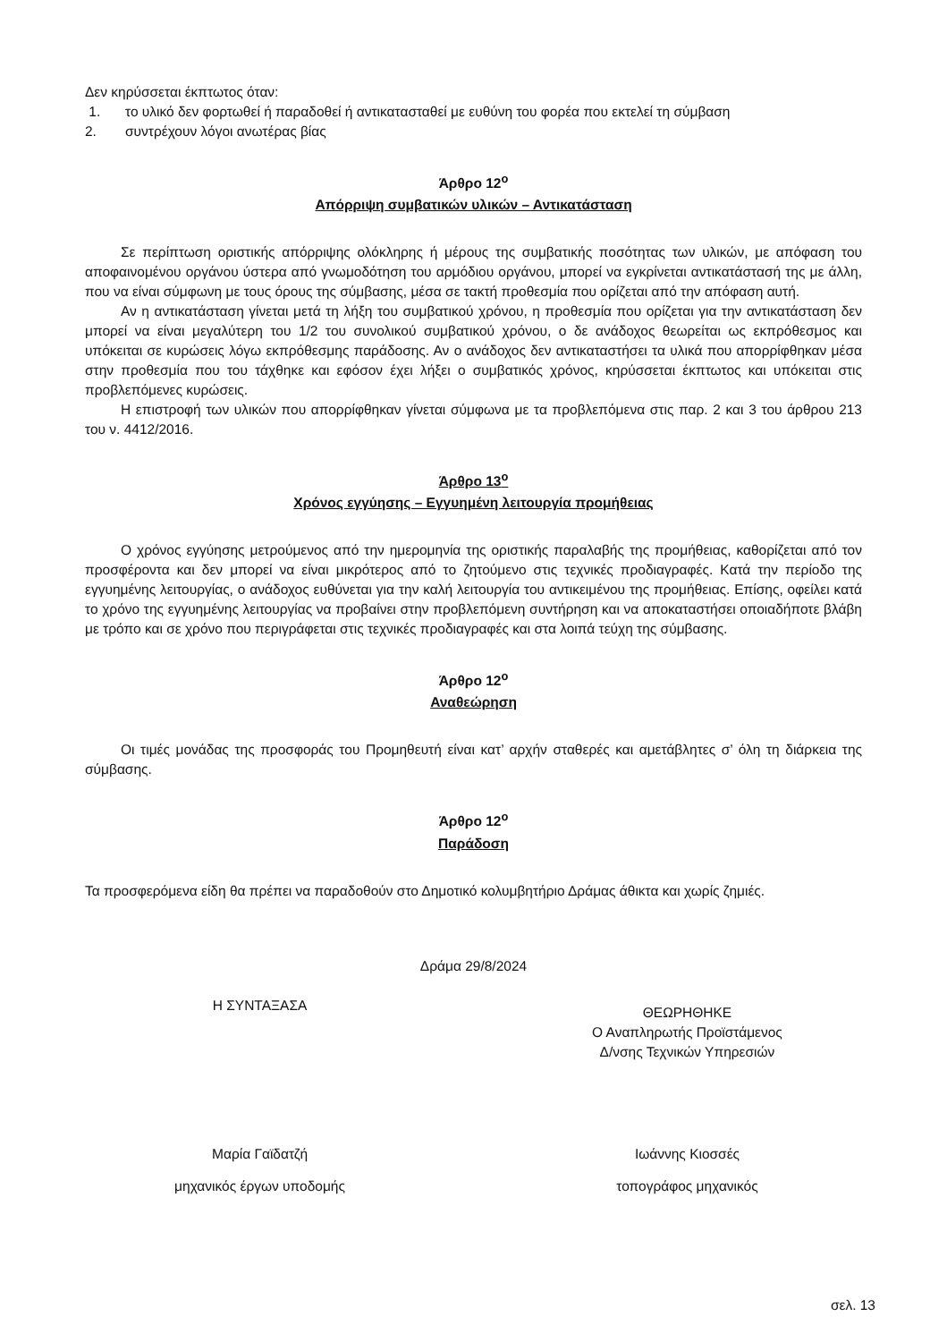Δεν κηρύσσεται έκπτωτος όταν:
1. το υλικό δεν φορτωθεί ή παραδοθεί ή αντικατασταθεί με ευθύνη του φορέα που εκτελεί τη σύμβαση
2. συντρέχουν λόγοι ανωτέρας βίας
Άρθρο 12<sup>ο</sup>
Απόρριψη συμβατικών υλικών – Αντικατάσταση
Σε περίπτωση οριστικής απόρριψης ολόκληρης ή μέρους της συμβατικής ποσότητας των υλικών, με απόφαση του αποφαινομένου οργάνου ύστερα από γνωμοδότηση του αρμόδιου οργάνου, μπορεί να εγκρίνεται αντικατάστασή της με άλλη, που να είναι σύμφωνη με τους όρους της σύμβασης, μέσα σε τακτή προθεσμία που ορίζεται από την απόφαση αυτή.
Αν η αντικατάσταση γίνεται μετά τη λήξη του συμβατικού χρόνου, η προθεσμία που ορίζεται για την αντικατάσταση δεν μπορεί να είναι μεγαλύτερη του 1/2 του συνολικού συμβατικού χρόνου, ο δε ανάδοχος θεωρείται ως εκπρόθεσμος και υπόκειται σε κυρώσεις λόγω εκπρόθεσμης παράδοσης. Αν ο ανάδοχος δεν αντικαταστήσει τα υλικά που απορρίφθηκαν μέσα στην προθεσμία που του τάχθηκε και εφόσον έχει λήξει ο συμβατικός χρόνος, κηρύσσεται έκπτωτος και υπόκειται στις προβλεπόμενες κυρώσεις.
Η επιστροφή των υλικών που απορρίφθηκαν γίνεται σύμφωνα με τα προβλεπόμενα στις παρ. 2 και 3 του άρθρου 213 του ν. 4412/2016.
Άρθρο 13<sup>ο</sup>
Χρόνος εγγύησης – Εγγυημένη λειτουργία προμήθειας
Ο χρόνος εγγύησης μετρούμενος από την ημερομηνία της οριστικής παραλαβής της προμήθειας, καθορίζεται από τον προσφέροντα και δεν μπορεί να είναι μικρότερος από το ζητούμενο στις τεχνικές προδιαγραφές. Κατά την περίοδο της εγγυημένης λειτουργίας, ο ανάδοχος ευθύνεται για την καλή λειτουργία του αντικειμένου της προμήθειας. Επίσης, οφείλει κατά το χρόνο της εγγυημένης λειτουργίας να προβαίνει στην προβλεπόμενη συντήρηση και να αποκαταστήσει οποιαδήποτε βλάβη με τρόπο και σε χρόνο που περιγράφεται στις τεχνικές προδιαγραφές και στα λοιπά τεύχη της σύμβασης.
Άρθρο 12<sup>ο</sup>
Αναθεώρηση
Οι τιμές μονάδας της προσφοράς του Προμηθευτή είναι κατ’ αρχήν σταθερές και αμετάβλητες σ’ όλη τη διάρκεια της σύμβασης.
Άρθρο 12<sup>ο</sup>
Παράδοση
Τα προσφερόμενα είδη θα πρέπει να παραδοθούν στο Δημοτικό κολυμβητήριο Δράμας άθικτα και χωρίς ζημιές.
Δράμα 29/8/2024
Η ΣΥΝΤΑΞΑΣΑ
ΘΕΩΡΗΘΗΚΕ
Ο Αναπληρωτής Προϊστάμενος
Δ/νσης Τεχνικών Υπηρεσιών
Μαρία Γαϊδατζή
μηχανικός έργων υποδομής
Ιωάννης Κιοσσές
τοπογράφος μηχανικός
σελ. 13